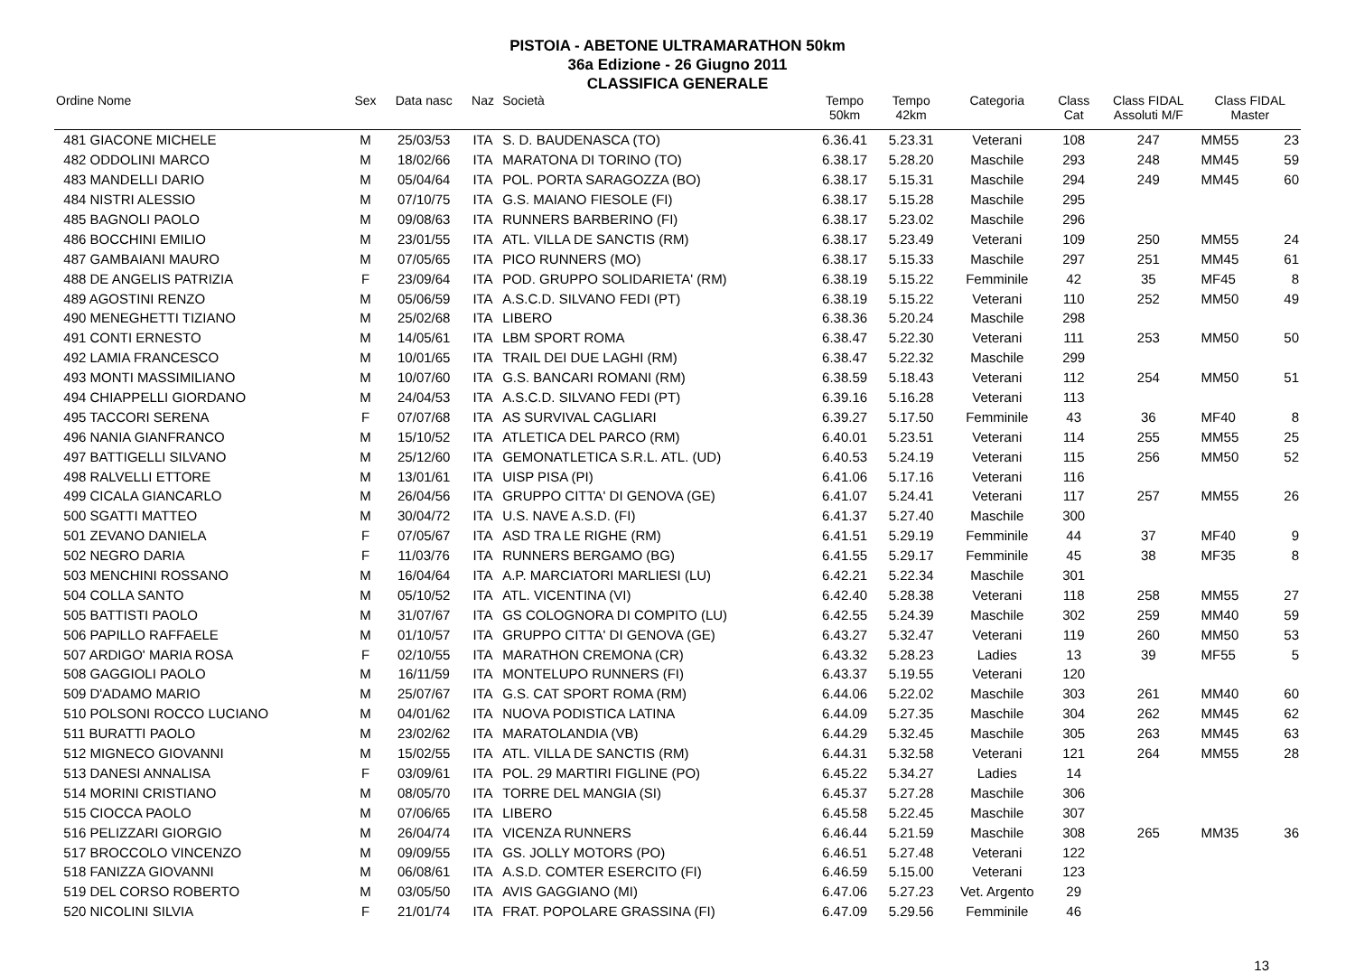PISTOIA - ABETONE ULTRAMARATHON 50km
36a Edizione - 26 Giugno 2011
CLASSIFICA GENERALE
| Ordine Nome | Sex | Data nasc | Naz | Società | Tempo 50km | Tempo 42km | Categoria | Class Cat | Class FIDAL Assoluti M/F | Class FIDAL Master | |
| --- | --- | --- | --- | --- | --- | --- | --- | --- | --- | --- | --- |
| 481 GIACONE MICHELE | M | 25/03/53 | ITA | S. D. BAUDENASCA (TO) | 6.36.41 | 5.23.31 | Veterani | 108 | 247 | MM55 | 23 |
| 482 ODDOLINI MARCO | M | 18/02/66 | ITA | MARATONA DI TORINO (TO) | 6.38.17 | 5.28.20 | Maschile | 293 | 248 | MM45 | 59 |
| 483 MANDELLI DARIO | M | 05/04/64 | ITA | POL. PORTA SARAGOZZA (BO) | 6.38.17 | 5.15.31 | Maschile | 294 | 249 | MM45 | 60 |
| 484 NISTRI ALESSIO | M | 07/10/75 | ITA | G.S. MAIANO FIESOLE (FI) | 6.38.17 | 5.15.28 | Maschile | 295 | | | |
| 485 BAGNOLI PAOLO | M | 09/08/63 | ITA | RUNNERS BARBERINO (FI) | 6.38.17 | 5.23.02 | Maschile | 296 | | | |
| 486 BOCCHINI EMILIO | M | 23/01/55 | ITA | ATL. VILLA DE SANCTIS (RM) | 6.38.17 | 5.23.49 | Veterani | 109 | 250 | MM55 | 24 |
| 487 GAMBAIANI MAURO | M | 07/05/65 | ITA | PICO RUNNERS (MO) | 6.38.17 | 5.15.33 | Maschile | 297 | 251 | MM45 | 61 |
| 488 DE ANGELIS PATRIZIA | F | 23/09/64 | ITA | POD. GRUPPO SOLIDARIETA' (RM) | 6.38.19 | 5.15.22 | Femminile | 42 | 35 | MF45 | 8 |
| 489 AGOSTINI RENZO | M | 05/06/59 | ITA | A.S.C.D. SILVANO FEDI (PT) | 6.38.19 | 5.15.22 | Veterani | 110 | 252 | MM50 | 49 |
| 490 MENEGHETTI TIZIANO | M | 25/02/68 | ITA | LIBERO | 6.38.36 | 5.20.24 | Maschile | 298 | | | |
| 491 CONTI ERNESTO | M | 14/05/61 | ITA | LBM SPORT ROMA | 6.38.47 | 5.22.30 | Veterani | 111 | 253 | MM50 | 50 |
| 492 LAMIA FRANCESCO | M | 10/01/65 | ITA | TRAIL DEI DUE LAGHI (RM) | 6.38.47 | 5.22.32 | Maschile | 299 | | | |
| 493 MONTI MASSIMILIANO | M | 10/07/60 | ITA | G.S. BANCARI ROMANI (RM) | 6.38.59 | 5.18.43 | Veterani | 112 | 254 | MM50 | 51 |
| 494 CHIAPPELLI GIORDANO | M | 24/04/53 | ITA | A.S.C.D. SILVANO FEDI (PT) | 6.39.16 | 5.16.28 | Veterani | 113 | | | |
| 495 TACCORI SERENA | F | 07/07/68 | ITA | AS SURVIVAL CAGLIARI | 6.39.27 | 5.17.50 | Femminile | 43 | 36 | MF40 | 8 |
| 496 NANIA GIANFRANCO | M | 15/10/52 | ITA | ATLETICA DEL PARCO (RM) | 6.40.01 | 5.23.51 | Veterani | 114 | 255 | MM55 | 25 |
| 497 BATTIGELLI SILVANO | M | 25/12/60 | ITA | GEMONATLETICA S.R.L. ATL. (UD) | 6.40.53 | 5.24.19 | Veterani | 115 | 256 | MM50 | 52 |
| 498 RALVELLI ETTORE | M | 13/01/61 | ITA | UISP PISA (PI) | 6.41.06 | 5.17.16 | Veterani | 116 | | | |
| 499 CICALA GIANCARLO | M | 26/04/56 | ITA | GRUPPO CITTA' DI GENOVA (GE) | 6.41.07 | 5.24.41 | Veterani | 117 | 257 | MM55 | 26 |
| 500 SGATTI MATTEO | M | 30/04/72 | ITA | U.S. NAVE A.S.D. (FI) | 6.41.37 | 5.27.40 | Maschile | 300 | | | |
| 501 ZEVANO DANIELA | F | 07/05/67 | ITA | ASD TRA LE RIGHE (RM) | 6.41.51 | 5.29.19 | Femminile | 44 | 37 | MF40 | 9 |
| 502 NEGRO DARIA | F | 11/03/76 | ITA | RUNNERS BERGAMO (BG) | 6.41.55 | 5.29.17 | Femminile | 45 | 38 | MF35 | 8 |
| 503 MENCHINI ROSSANO | M | 16/04/64 | ITA | A.P. MARCIATORI MARLIESI (LU) | 6.42.21 | 5.22.34 | Maschile | 301 | | | |
| 504 COLLA SANTO | M | 05/10/52 | ITA | ATL. VICENTINA (VI) | 6.42.40 | 5.28.38 | Veterani | 118 | 258 | MM55 | 27 |
| 505 BATTISTI PAOLO | M | 31/07/67 | ITA | GS COLOGNORA DI COMPITO (LU) | 6.42.55 | 5.24.39 | Maschile | 302 | 259 | MM40 | 59 |
| 506 PAPILLO RAFFAELE | M | 01/10/57 | ITA | GRUPPO CITTA' DI GENOVA (GE) | 6.43.27 | 5.32.47 | Veterani | 119 | 260 | MM50 | 53 |
| 507 ARDIGO' MARIA ROSA | F | 02/10/55 | ITA | MARATHON CREMONA (CR) | 6.43.32 | 5.28.23 | Ladies | 13 | 39 | MF55 | 5 |
| 508 GAGGIOLI PAOLO | M | 16/11/59 | ITA | MONTELUPO RUNNERS (FI) | 6.43.37 | 5.19.55 | Veterani | 120 | | | |
| 509 D'ADAMO MARIO | M | 25/07/67 | ITA | G.S. CAT SPORT ROMA (RM) | 6.44.06 | 5.22.02 | Maschile | 303 | 261 | MM40 | 60 |
| 510 POLSONI ROCCO LUCIANO | M | 04/01/62 | ITA | NUOVA PODISTICA LATINA | 6.44.09 | 5.27.35 | Maschile | 304 | 262 | MM45 | 62 |
| 511 BURATTI PAOLO | M | 23/02/62 | ITA | MARATOLANDIA (VB) | 6.44.29 | 5.32.45 | Maschile | 305 | 263 | MM45 | 63 |
| 512 MIGNECO GIOVANNI | M | 15/02/55 | ITA | ATL. VILLA DE SANCTIS (RM) | 6.44.31 | 5.32.58 | Veterani | 121 | 264 | MM55 | 28 |
| 513 DANESI ANNALISA | F | 03/09/61 | ITA | POL. 29 MARTIRI FIGLINE (PO) | 6.45.22 | 5.34.27 | Ladies | 14 | | | |
| 514 MORINI CRISTIANO | M | 08/05/70 | ITA | TORRE DEL MANGIA (SI) | 6.45.37 | 5.27.28 | Maschile | 306 | | | |
| 515 CIOCCA PAOLO | M | 07/06/65 | ITA | LIBERO | 6.45.58 | 5.22.45 | Maschile | 307 | | | |
| 516 PELIZZARI GIORGIO | M | 26/04/74 | ITA | VICENZA RUNNERS | 6.46.44 | 5.21.59 | Maschile | 308 | 265 | MM35 | 36 |
| 517 BROCCOLO VINCENZO | M | 09/09/55 | ITA | GS. JOLLY MOTORS (PO) | 6.46.51 | 5.27.48 | Veterani | 122 | | | |
| 518 FANIZZA GIOVANNI | M | 06/08/61 | ITA | A.S.D. COMTER ESERCITO (FI) | 6.46.59 | 5.15.00 | Veterani | 123 | | | |
| 519 DEL CORSO ROBERTO | M | 03/05/50 | ITA | AVIS GAGGIANO (MI) | 6.47.06 | 5.27.23 | Vet. Argento | 29 | | | |
| 520 NICOLINI SILVIA | F | 21/01/74 | ITA | FRAT. POPOLARE GRASSINA (FI) | 6.47.09 | 5.29.56 | Femminile | 46 | | | |
13